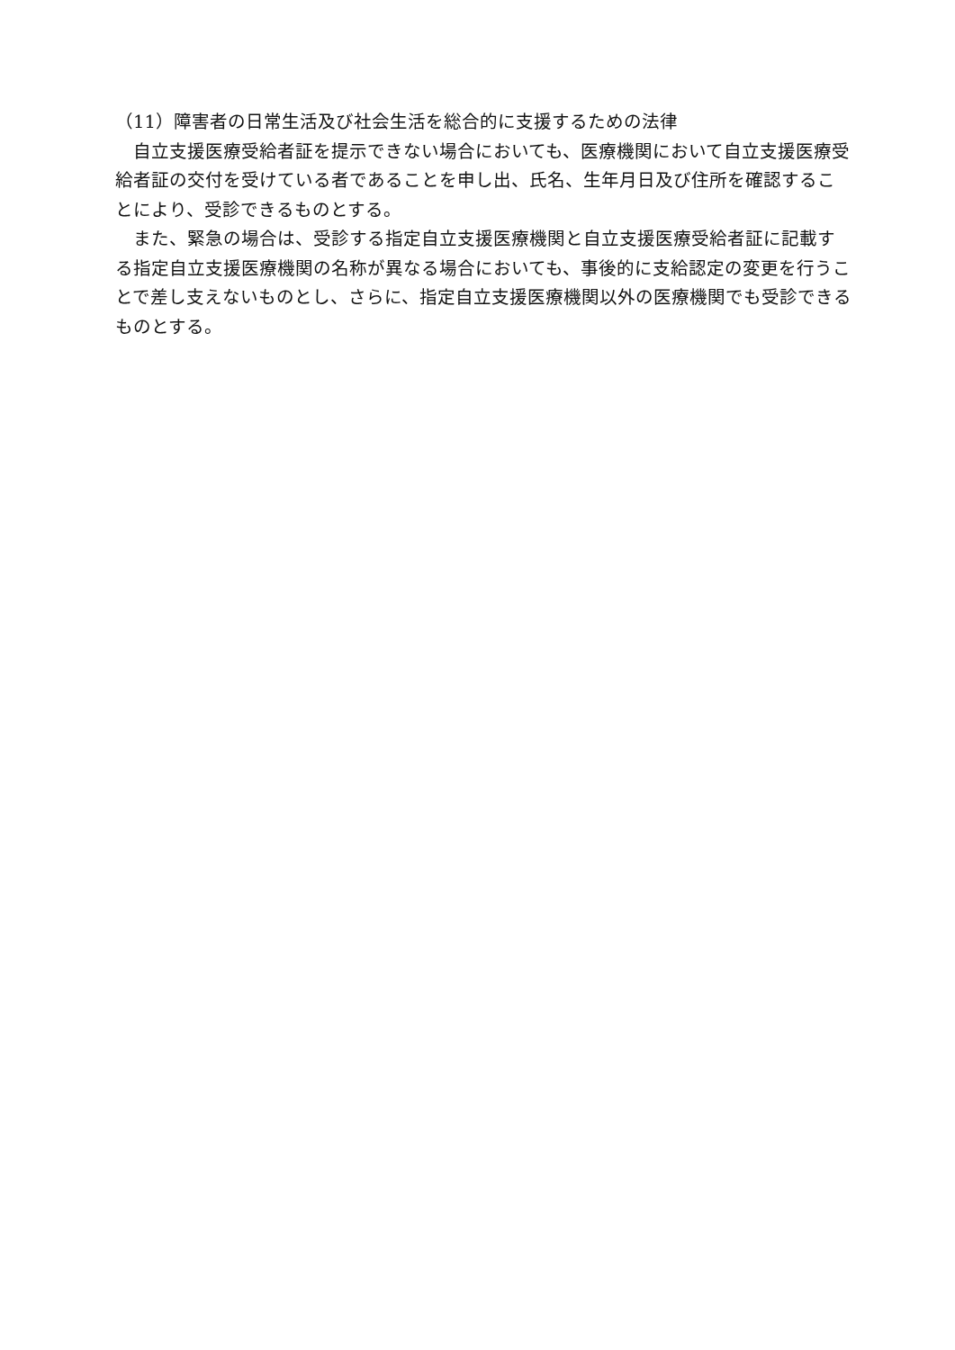（11）障害者の日常生活及び社会生活を総合的に支援するための法律
自立支援医療受給者証を提示できない場合においても、医療機関において自立支援医療受給者証の交付を受けている者であることを申し出、氏名、生年月日及び住所を確認することにより、受診できるものとする。
また、緊急の場合は、受診する指定自立支援医療機関と自立支援医療受給者証に記載する指定自立支援医療機関の名称が異なる場合においても、事後的に支給認定の変更を行うことで差し支えないものとし、さらに、指定自立支援医療機関以外の医療機関でも受診できるものとする。